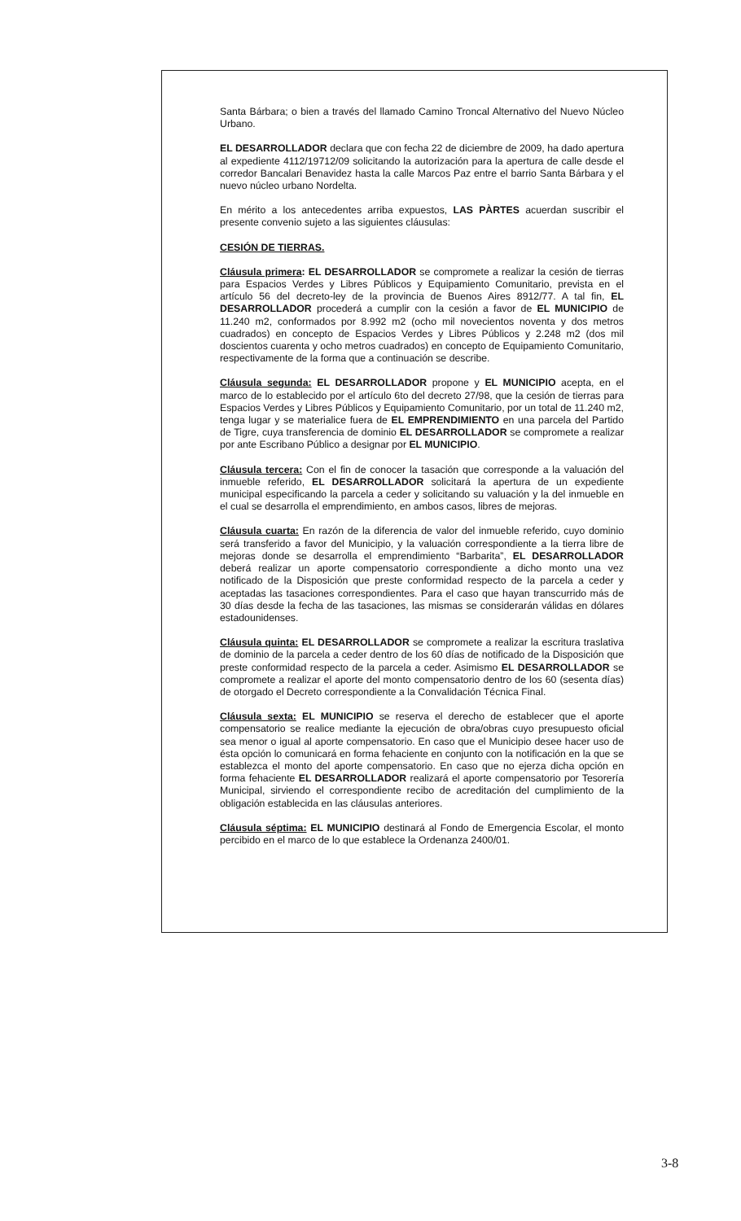Santa Bárbara; o bien a través del llamado Camino Troncal Alternativo del Nuevo Núcleo Urbano.
EL DESARROLLADOR declara que con fecha 22 de diciembre de 2009, ha dado apertura al expediente 4112/19712/09 solicitando la autorización para la apertura de calle desde el corredor Bancalari Benavidez hasta la calle Marcos Paz entre el barrio Santa Bárbara y el nuevo núcleo urbano Nordelta.
En mérito a los antecedentes arriba expuestos, LAS PÀRTES acuerdan suscribir el presente convenio sujeto a las siguientes cláusulas:
CESIÓN DE TIERRAS.
Cláusula primera: EL DESARROLLADOR se compromete a realizar la cesión de tierras para Espacios Verdes y Libres Públicos y Equipamiento Comunitario, prevista en el artículo 56 del decreto-ley de la provincia de Buenos Aires 8912/77. A tal fin, EL DESARROLLADOR procederá a cumplir con la cesión a favor de EL MUNICIPIO de 11.240 m2, conformados por 8.992 m2 (ocho mil novecientos noventa y dos metros cuadrados) en concepto de Espacios Verdes y Libres Públicos y 2.248 m2 (dos mil doscientos cuarenta y ocho metros cuadrados) en concepto de Equipamiento Comunitario, respectivamente de la forma que a continuación se describe.
Cláusula segunda: EL DESARROLLADOR propone y EL MUNICIPIO acepta, en el marco de lo establecido por el artículo 6to del decreto 27/98, que la cesión de tierras para Espacios Verdes y Libres Públicos y Equipamiento Comunitario, por un total de 11.240 m2, tenga lugar y se materialice fuera de EL EMPRENDIMIENTO en una parcela del Partido de Tigre, cuya transferencia de dominio EL DESARROLLADOR se compromete a realizar por ante Escribano Público a designar por EL MUNICIPIO.
Cláusula tercera: Con el fin de conocer la tasación que corresponde a la valuación del inmueble referido, EL DESARROLLADOR solicitará la apertura de un expediente municipal especificando la parcela a ceder y solicitando su valuación y la del inmueble en el cual se desarrolla el emprendimiento, en ambos casos, libres de mejoras.
Cláusula cuarta: En razón de la diferencia de valor del inmueble referido, cuyo dominio será transferido a favor del Municipio, y la valuación correspondiente a la tierra libre de mejoras donde se desarrolla el emprendimiento “Barbarita”, EL DESARROLLADOR deberá realizar un aporte compensatorio correspondiente a dicho monto una vez notificado de la Disposición que preste conformidad respecto de la parcela a ceder y aceptadas las tasaciones correspondientes. Para el caso que hayan transcurrido más de 30 días desde la fecha de las tasaciones, las mismas se considerarán válidas en dólares estadounidenses.
Cláusula quinta: EL DESARROLLADOR se compromete a realizar la escritura traslativa de dominio de la parcela a ceder dentro de los 60 días de notificado de la Disposición que preste conformidad respecto de la parcela a ceder. Asimismo EL DESARROLLADOR se compromete a realizar el aporte del monto compensatorio dentro de los 60 (sesenta días) de otorgado el Decreto correspondiente a la Convalidación Técnica Final.
Cláusula sexta: EL MUNICIPIO se reserva el derecho de establecer que el aporte compensatorio se realice mediante la ejecución de obra/obras cuyo presupuesto oficial sea menor o igual al aporte compensatorio. En caso que el Municipio desee hacer uso de ésta opción lo comunicará en forma fehaciente en conjunto con la notificación en la que se establezca el monto del aporte compensatorio. En caso que no ejerza dicha opción en forma fehaciente EL DESARROLLADOR realizará el aporte compensatorio por Tesorería Municipal, sirviendo el correspondiente recibo de acreditación del cumplimiento de la obligación establecida en las cláusulas anteriores.
Cláusula séptima: EL MUNICIPIO destinará al Fondo de Emergencia Escolar, el monto percibido en el marco de lo que establece la Ordenanza 2400/01.
3-8